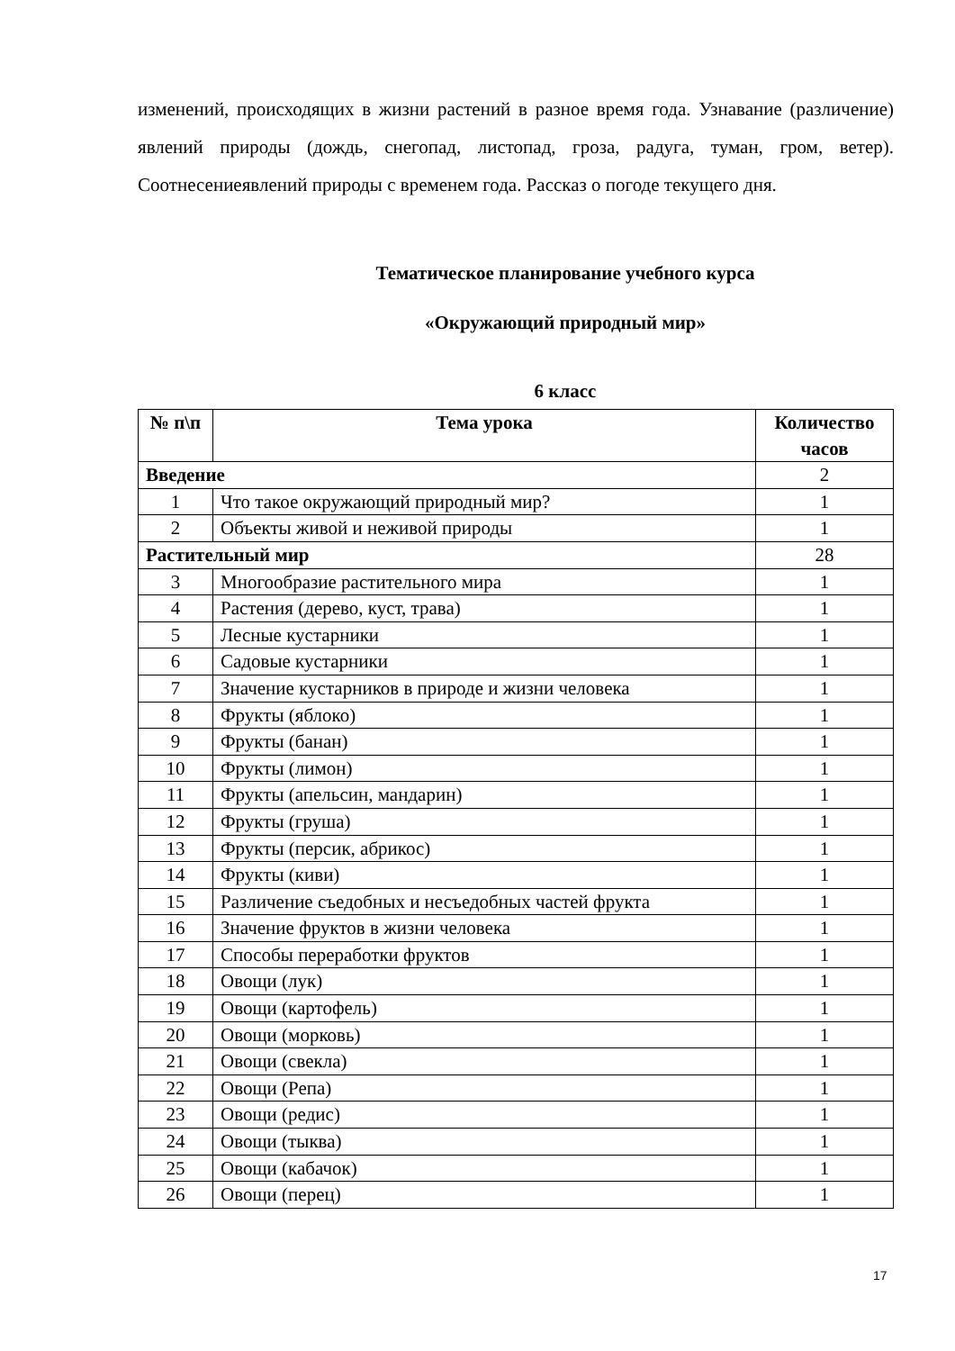изменений, происходящих в жизни растений в разное время года. Узнавание (различение) явлений природы (дождь, снегопад, листопад, гроза, радуга, туман, гром, ветер). Соотнесениеявлений природы с временем года. Рассказ о погоде текущего дня.
Тематическое планирование учебного курса
«Окружающий природный мир»
6 класс
| № п\п | Тема урока | Количество часов |
| --- | --- | --- |
| Введение | | 2 |
| 1 | Что такое окружающий природный мир? | 1 |
| 2 | Объекты живой и неживой природы | 1 |
| Растительный мир | | 28 |
| 3 | Многообразие растительного мира | 1 |
| 4 | Растения (дерево, куст, трава) | 1 |
| 5 | Лесные кустарники | 1 |
| 6 | Садовые кустарники | 1 |
| 7 | Значение кустарников в природе и жизни человека | 1 |
| 8 | Фрукты (яблоко) | 1 |
| 9 | Фрукты (банан) | 1 |
| 10 | Фрукты (лимон) | 1 |
| 11 | Фрукты (апельсин, мандарин) | 1 |
| 12 | Фрукты (груша) | 1 |
| 13 | Фрукты (персик, абрикос) | 1 |
| 14 | Фрукты (киви) | 1 |
| 15 | Различение съедобных и несъедобных частей фрукта | 1 |
| 16 | Значение фруктов в жизни человека | 1 |
| 17 | Способы переработки фруктов | 1 |
| 18 | Овощи (лук) | 1 |
| 19 | Овощи (картофель) | 1 |
| 20 | Овощи (морковь) | 1 |
| 21 | Овощи (свекла) | 1 |
| 22 | Овощи (Репа) | 1 |
| 23 | Овощи (редис) | 1 |
| 24 | Овощи (тыква) | 1 |
| 25 | Овощи (кабачок) | 1 |
| 26 | Овощи (перец) | 1 |
17